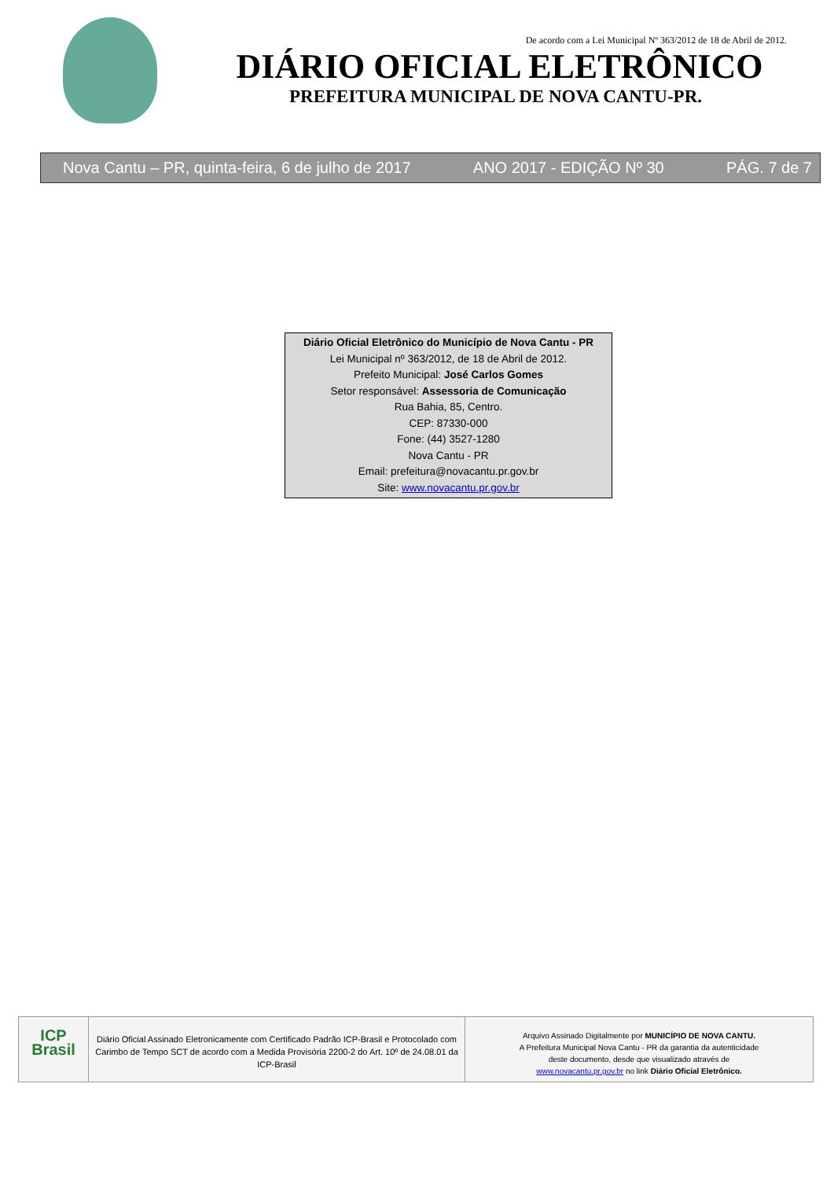De acordo com a Lei Municipal Nº 363/2012 de 18 de Abril de 2012.
DIÁRIO OFICIAL ELETRÔNICO
PREFEITURA MUNICIPAL DE NOVA CANTU-PR.
Nova Cantu – PR, quinta-feira, 6 de julho de 2017 ANO 2017 - EDIÇÃO Nº 30 PÁG. 7 de 7
Diário Oficial Eletrônico do Município de Nova Cantu - PR
Lei Municipal nº 363/2012, de 18 de Abril de 2012.
Prefeito Municipal: José Carlos Gomes
Setor responsável: Assessoria de Comunicação
Rua Bahia, 85, Centro.
CEP: 87330-000
Fone: (44) 3527-1280
Nova Cantu - PR
Email: prefeitura@novacantu.pr.gov.br
Site: www.novacantu.pr.gov.br
ICP
Brasil
Diário Oficial Assinado Eletronicamente com Certificado Padrão ICP-Brasil e Protocolado com Carimbo de Tempo SCT de acordo com a Medida Provisória 2200-2 do Art. 10º de 24.08.01 da ICP-Brasil
Arquivo Assinado Digitalmente por MUNICÍPIO DE NOVA CANTU.
A Prefeitura Municipal Nova Cantu - PR da garantia da autenticidade
deste documento, desde que visualizado através de
www.novacantu.pr.gov.br no link Diário Oficial Eletrônico.